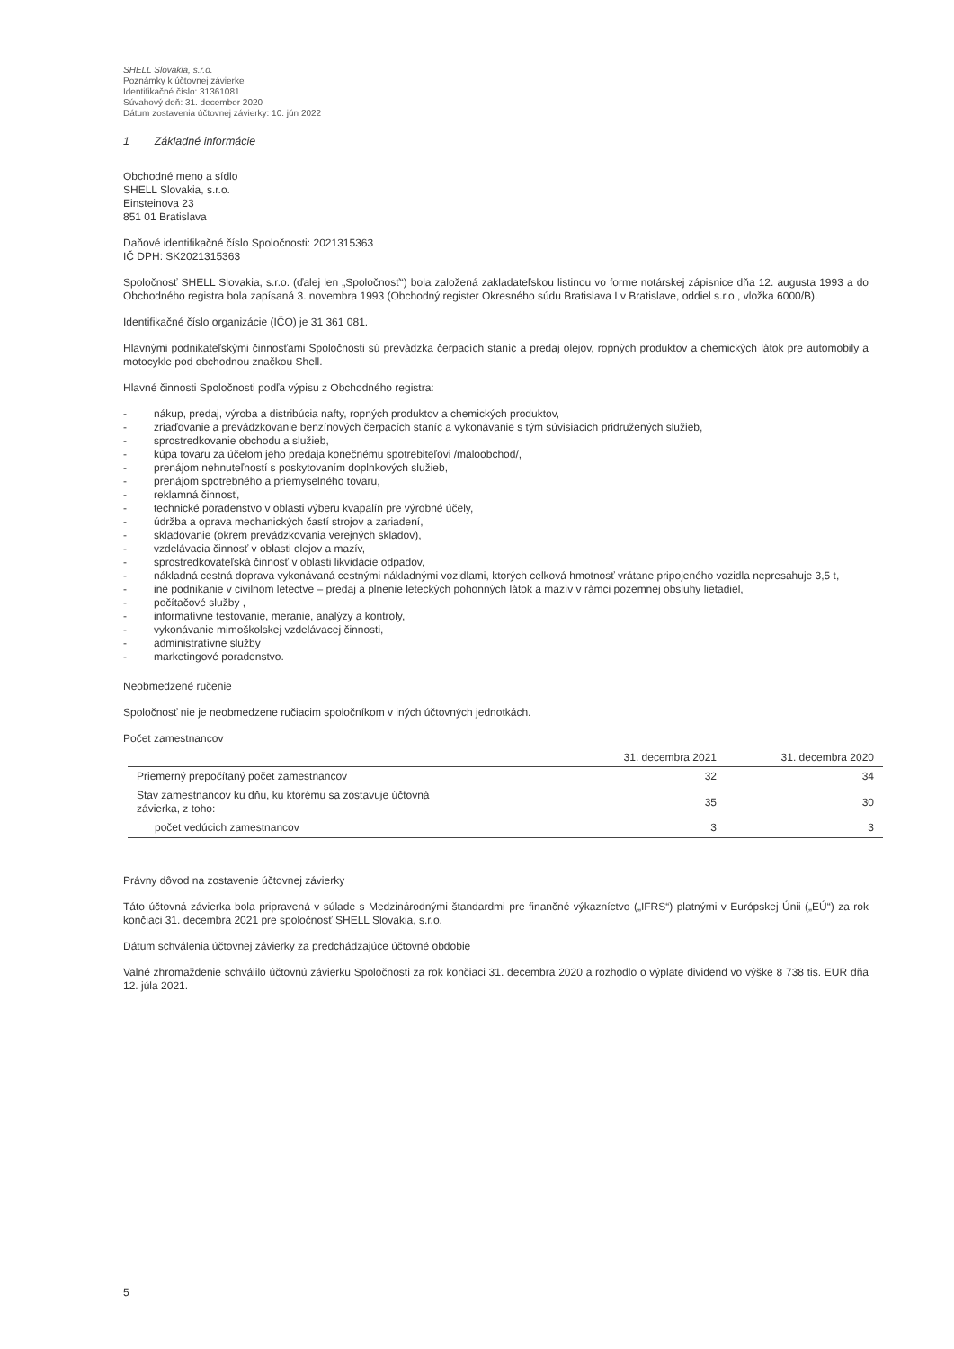SHELL Slovakia, s.r.o.
Poznámky k účtovnej závierke
Identifikačné číslo: 31361081
Súvahový deň: 31. december 2020
Dátum zostavenia účtovnej závierky: 10. jún 2022
1 Základné informácie
Obchodné meno a sídlo
SHELL Slovakia, s.r.o.
Einsteinova 23
851 01 Bratislava
Daňové identifikačné číslo Spoločnosti: 2021315363
IČ DPH: SK2021315363
Spoločnosť SHELL Slovakia, s.r.o. (ďalej len „Spoločnosť“) bola založená zakladateľskou listinou vo forme notárskej zápisnice dňa 12. augusta 1993 a do Obchodného registra bola zapísaná 3. novembra 1993 (Obchodný register Okresného súdu Bratislava I v Bratislave, oddiel s.r.o., vložka 6000/B).
Identifikačné číslo organizácie (IČO) je 31 361 081.
Hlavnými podnikateľskými činnosťami Spoločnosti sú prevádzka čerpacích staníc a predaj olejov, ropných produktov a chemických látok pre automobily a motocykle pod obchodnou značkou Shell.
Hlavné činnosti Spoločnosti podľa výpisu z Obchodného registra:
- nákup, predaj, výroba a distribúcia nafty, ropných produktov a chemických produktov,
- zriaďovanie a prevádzkovanie benzínových čerpacích staníc a vykonávanie s tým súvisiacich pridružených služieb,
- sprostredkovanie obchodu a služieb,
- kúpa tovaru za účelom jeho predaja konečnému spotrebiteľovi /maloobchod/,
- prenájom nehnuteľností s poskytovaním doplnkových služieb,
- prenájom spotrebného a priemyselného tovaru,
- reklamná činnosť,
- technické poradenstvo v oblasti výberu kvapalín pre výrobné účely,
- údržba a oprava mechanických častí strojov a zariadení,
- skladovanie (okrem prevádzkovania verejných skladov),
- vzdelávacia činnosť v oblasti olejov a mazív,
- sprostredkovateľská činnosť v oblasti likvidácie odpadov,
- nákladná cestná doprava vykonávaná cestnými nákladnými vozidlami, ktorých celková hmotnosť vrátane pripojeného vozidla nepresahuje 3,5 t,
- iné podnikanie v civilnom letectve – predaj a plnenie leteckých pohonných látok a mazív v rámci pozemnej obsluhy lietadiel,
- počítačové služby ,
- informatívne testovanie, meranie, analýzy a kontroly,
- vykonávanie mimoškolskej vzdelávacej činnosti,
- administratívne služby
- marketingové poradenstvo.
Neobmedzené ručenie
Spoločnosť nie je neobmedzene ručiacim spoločníkom v iných účtovných jednotkách.
Počet zamestnancov
| | 31. decembra 2021 | 31. decembra 2020 |
| --- | --- | --- |
| Priemerný prepočítaný počet zamestnancov | 32 | 34 |
| Stav zamestnancov ku dňu, ku ktorému sa zostavuje účtovná závierka, z toho: | 35 | 30 |
| počet vedúcich zamestnancov | 3 | 3 |
Právny dôvod na zostavenie účtovnej závierky
Táto účtovná závierka bola pripravená v súlade s Medzinárodnými štandardmi pre finančné výkazníctvo („IFRS“) platnými v Európskej Únii („EÚ“) za rok končiaci 31. decembra 2021 pre spoločnosť SHELL Slovakia, s.r.o.
Dátum schválenia účtovnej závierky za predchádzajúce účtovné obdobie
Valné zhromaždenie schválilo účtovnú závierku Spoločnosti za rok končiaci 31. decembra 2020 a rozhodlo o výplate dividend vo výške 8 738 tis. EUR dňa 12. júla 2021.
5